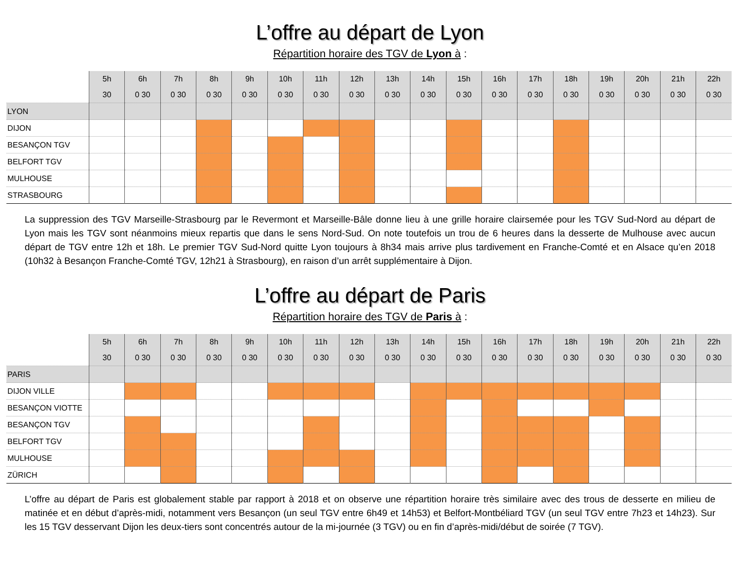L’offre au départ de Lyon
Répartition horaire des TGV de Lyon à :
| | 5h | 6h | 7h | 8h | 9h | 10h | 11h | 12h | 13h | 14h | 15h | 16h | 17h | 18h | 19h | 20h | 21h | 22h |
| --- | --- | --- | --- | --- | --- | --- | --- | --- | --- | --- | --- | --- | --- | --- | --- | --- | --- | --- |
| | 30 | 0 30 | 0 30 | 0 30 | 0 30 | 0 30 | 0 30 | 0 30 | 0 30 | 0 30 | 0 30 | 0 30 | 0 30 | 0 30 | 0 30 | 0 30 | 0 30 | 0 30 |
| LYON | | | | | | | | | | | | | | | | | | |
| DIJON | | | | | | | | | | | | | | | | | | |
| BESANÇON TGV | | | | | | | | | | | | | | | | | | |
| BELFORT TGV | | | | | | | | | | | | | | | | | | |
| MULHOUSE | | | | | | | | | | | | | | | | | | |
| STRASBOURG | | | | | | | | | | | | | | | | | | |
La suppression des TGV Marseille-Strasbourg par le Revermont et Marseille-Bâle donne lieu à une grille horaire clairsemée pour les TGV Sud-Nord au départ de Lyon mais les TGV sont néanmoins mieux repartis que dans le sens Nord-Sud. On note toutefois un trou de 6 heures dans la desserte de Mulhouse avec aucun départ de TGV entre 12h et 18h. Le premier TGV Sud-Nord quitte Lyon toujours à 8h34 mais arrive plus tardivement en Franche-Comté et en Alsace qu’en 2018 (10h32 à Besançon Franche-Comté TGV, 12h21 à Strasbourg), en raison d’un arrêt supplémentaire à Dijon.
L’offre au départ de Paris
Répartition horaire des TGV de Paris à :
| | 5h | 6h | 7h | 8h | 9h | 10h | 11h | 12h | 13h | 14h | 15h | 16h | 17h | 18h | 19h | 20h | 21h | 22h |
| --- | --- | --- | --- | --- | --- | --- | --- | --- | --- | --- | --- | --- | --- | --- | --- | --- | --- | --- |
| | 30 | 0 30 | 0 30 | 0 30 | 0 30 | 0 30 | 0 30 | 0 30 | 0 30 | 0 30 | 0 30 | 0 30 | 0 30 | 0 30 | 0 30 | 0 30 | 0 30 | 0 30 |
| PARIS | | | | | | | | | | | | | | | | | | |
| DIJON VILLE | | | | | | | | | | | | | | | | | | |
| BESANÇON VIOTTE | | | | | | | | | | | | | | | | | | |
| BESANÇON TGV | | | | | | | | | | | | | | | | | | |
| BELFORT TGV | | | | | | | | | | | | | | | | | | |
| MULHOUSE | | | | | | | | | | | | | | | | | | |
| ZÜRICH | | | | | | | | | | | | | | | | | | |
L’offre au départ de Paris est globalement stable par rapport à 2018 et on observe une répartition horaire très similaire avec des trous de desserte en milieu de matinée et en début d’après-midi, notamment vers Besançon (un seul TGV entre 6h49 et 14h53) et Belfort-Montbéliard TGV (un seul TGV entre 7h23 et 14h23). Sur les 15 TGV desservant Dijon les deux-tiers sont concentrés autour de la mi-journée (3 TGV) ou en fin d’après-midi/début de soirée (7 TGV).